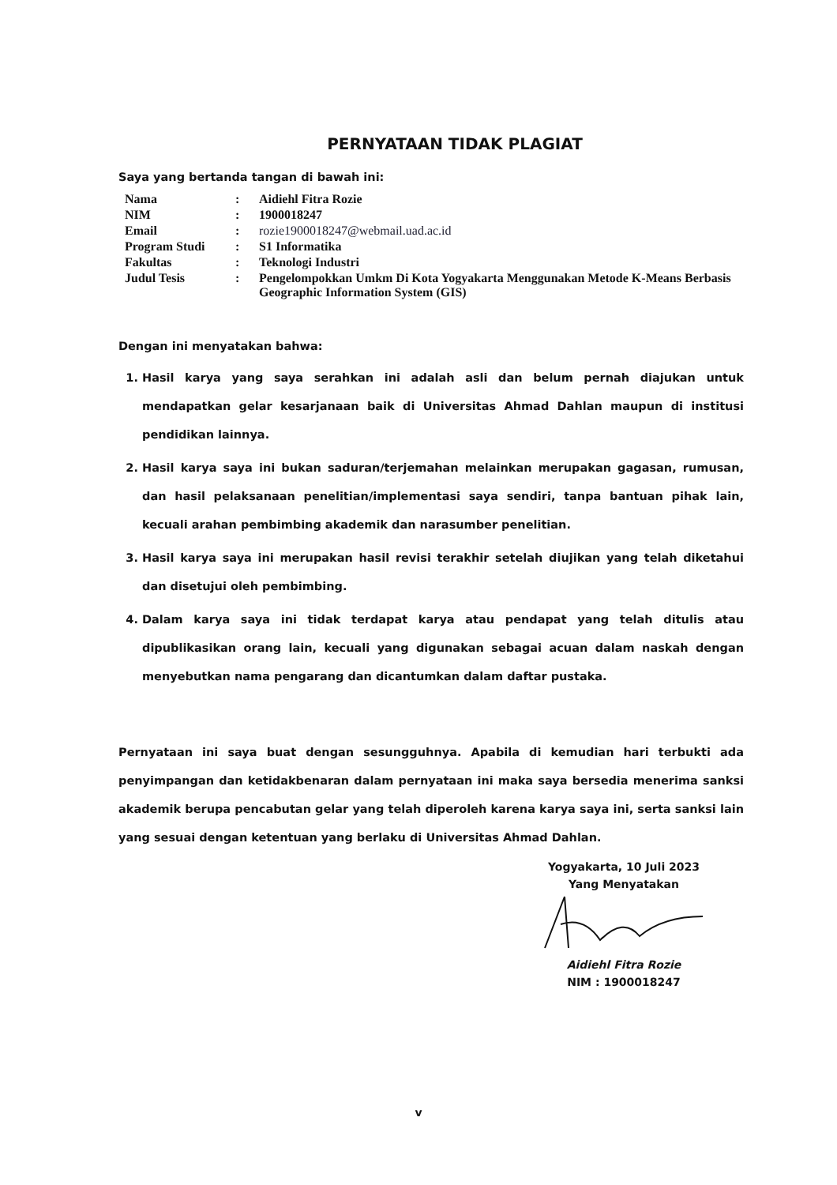PERNYATAAN TIDAK PLAGIAT
Saya yang bertanda tangan di bawah ini:
| Nama | : | Aidiehl Fitra Rozie |
| NIM | : | 1900018247 |
| Email | : | rozie1900018247@webmail.uad.ac.id |
| Program Studi | : | S1 Informatika |
| Fakultas | : | Teknologi Industri |
| Judul Tesis | : | Pengelompokkan Umkm Di Kota Yogyakarta Menggunakan Metode K-Means Berbasis Geographic Information System (GIS) |
Dengan ini menyatakan bahwa:
1. Hasil karya yang saya serahkan ini adalah asli dan belum pernah diajukan untuk mendapatkan gelar kesarjanaan baik di Universitas Ahmad Dahlan maupun di institusi pendidikan lainnya.
2. Hasil karya saya ini bukan saduran/terjemahan melainkan merupakan gagasan, rumusan, dan hasil pelaksanaan penelitian/implementasi saya sendiri, tanpa bantuan pihak lain, kecuali arahan pembimbing akademik dan narasumber penelitian.
3. Hasil karya saya ini merupakan hasil revisi terakhir setelah diujikan yang telah diketahui dan disetujui oleh pembimbing.
4. Dalam karya saya ini tidak terdapat karya atau pendapat yang telah ditulis atau dipublikasikan orang lain, kecuali yang digunakan sebagai acuan dalam naskah dengan menyebutkan nama pengarang dan dicantumkan dalam daftar pustaka.
Pernyataan ini saya buat dengan sesungguhnya. Apabila di kemudian hari terbukti ada penyimpangan dan ketidakbenaran dalam pernyataan ini maka saya bersedia menerima sanksi akademik berupa pencabutan gelar yang telah diperoleh karena karya saya ini, serta sanksi lain yang sesuai dengan ketentuan yang berlaku di Universitas Ahmad Dahlan.
Yogyakarta, 10 Juli 2023
Yang Menyatakan
Aidiehl Fitra Rozie
NIM : 1900018247
v